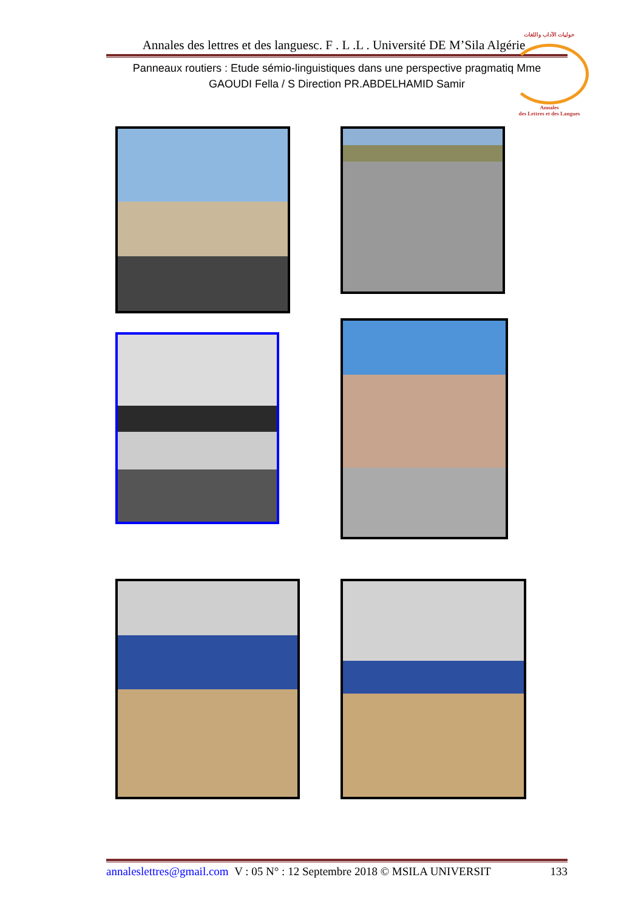Annales des lettres et des languesc. F . L .L . Université DE M’Sila Algérie
Panneaux routiers : Etude sémio-linguistiques dans une perspective pragmatiq Mme
GAOUDI Fella / S Direction PR.ABDELHAMID Samir
حوليات الآداب واللغات
Annales
des Lettres et des Langues
annaleslettres@gmail.com V : 05 N° : 12 Septembre 2018 © MSILA UNIVERSIT 133